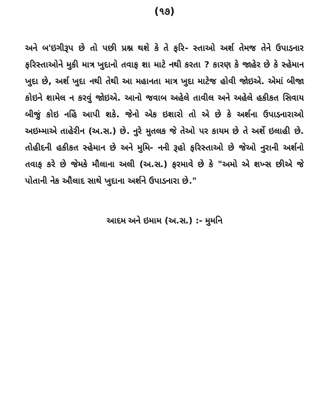(૧૭)
અને બ'ઇગીરૂપ છે તો પછી પ્રશ્ન થશે કે તે ફરિ- સ્તાઓ અર્શ તેમજ તેને ઉપાડનાર ફરિસ્તાઓને મુકી માત્ર ખુદાનો તવાફ શા માટે નથી કરતા ? કારણ કે જાહેર છે કે સ્હેમાન ખુદા છે, અર્શ ખુદા નથી તેથી આ મહાનતા માત્ર ખુદા માટેજ હોવી જોઇએ. એમાં બીજા કોઇને શામેલ ન કરવું જોઇએ. આનો જવાબ અહેલે તાવીલ અને અહેલે હકીકત સિવાય બીજું કોઇ નહિં આપી શકે. જેનો એક ઇશારો તો એ છે કે અર્શના ઉપાડનારાઓ અઇમ્માએ તાહેરીન (અ.સ.) છે. નુરે મુતલક જે તેઓ પર કાયમ છે તે અર્શે ઇલાહી છે. તોહીદની હકીકત સ્હેમાન છે અને મુમિ- નની રૂહો ફરિસ્તાઓ છે જેઓ નુરાની અર્શનો તવાફ કરે છે જેમકે મૌલાના અલી (અ.સ.) ફરમાવે છે કે "અમો એ શખ્સ છીએ જે પોતાની નેક ઔલાદ સાથે ખુદાના અર્શને ઉપાડનારા છે."
આદમ અને ઇમામ (અ.સ.) :- મુમનિ